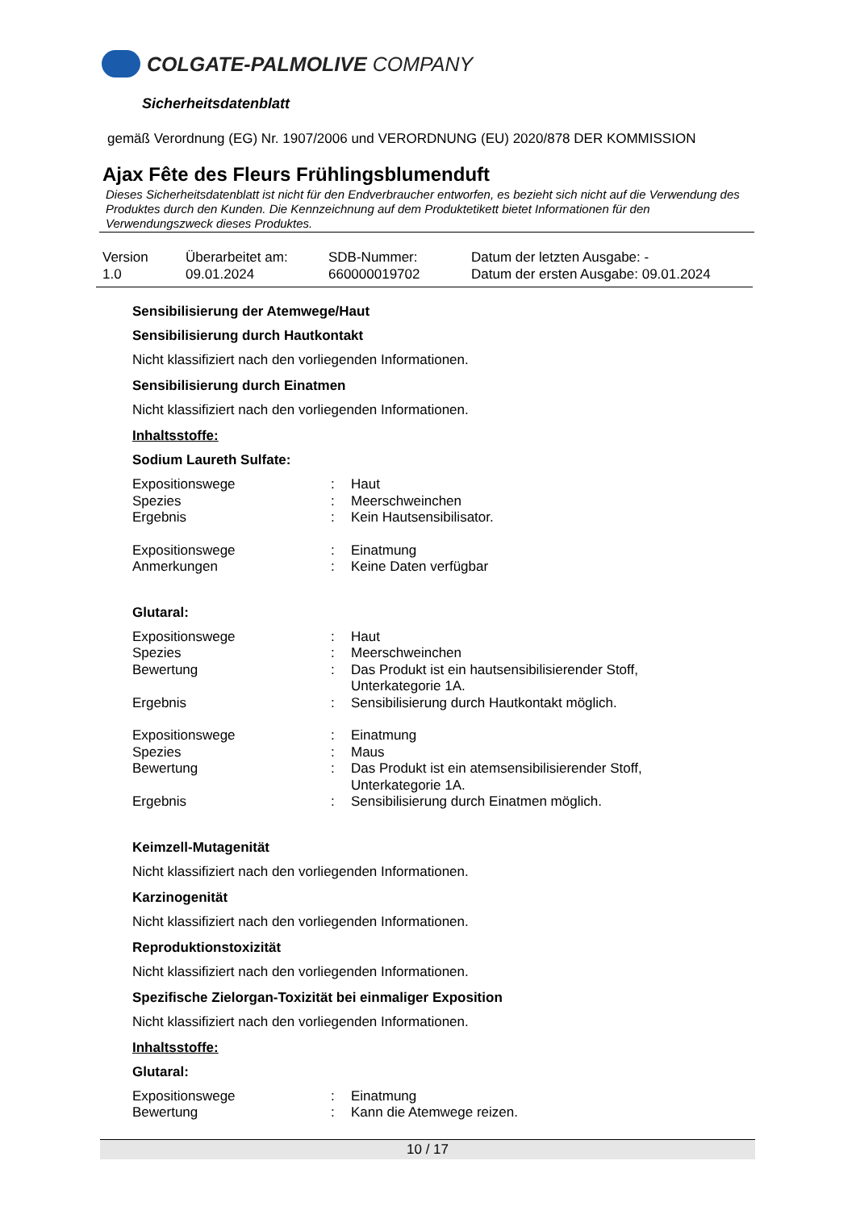COLGATE-PALMOLIVE COMPANY
Sicherheitsdatenblatt
gemäß Verordnung (EG) Nr. 1907/2006 und VERORDNUNG (EU) 2020/878 DER KOMMISSION
Ajax Fête des Fleurs Frühlingsblumenduft
Dieses Sicherheitsdatenblatt ist nicht für den Endverbraucher entworfen, es bezieht sich nicht auf die Verwendung des Produktes durch den Kunden. Die Kennzeichnung auf dem Produktetikett bietet Informationen für den Verwendungszweck dieses Produktes.
| Version 1.0 | Überarbeitet am: 09.01.2024 | SDB-Nummer: 660000019702 | Datum der letzten Ausgabe: - Datum der ersten Ausgabe: 09.01.2024 |
Sensibilisierung der Atemwege/Haut
Sensibilisierung durch Hautkontakt
Nicht klassifiziert nach den vorliegenden Informationen.
Sensibilisierung durch Einatmen
Nicht klassifiziert nach den vorliegenden Informationen.
Inhaltsstoffe:
Sodium Laureth Sulfate:
| Expositionswege | : | Haut |
| Spezies | : | Meerschweinchen |
| Ergebnis | : | Kein Hautsensibilisator. |
| Expositionswege | : | Einatmung |
| Anmerkungen | : | Keine Daten verfügbar |
Glutaral:
| Expositionswege | : | Haut |
| Spezies | : | Meerschweinchen |
| Bewertung | : | Das Produkt ist ein hautsensibilisierender Stoff, Unterkategorie 1A. |
| Ergebnis | : | Sensibilisierung durch Hautkontakt möglich. |
| Expositionswege | : | Einatmung |
| Spezies | : | Maus |
| Bewertung | : | Das Produkt ist ein atemsensibilisierender Stoff, Unterkategorie 1A. |
| Ergebnis | : | Sensibilisierung durch Einatmen möglich. |
Keimzell-Mutagenität
Nicht klassifiziert nach den vorliegenden Informationen.
Karzinogenität
Nicht klassifiziert nach den vorliegenden Informationen.
Reproduktionstoxizität
Nicht klassifiziert nach den vorliegenden Informationen.
Spezifische Zielorgan-Toxizität bei einmaliger Exposition
Nicht klassifiziert nach den vorliegenden Informationen.
Inhaltsstoffe:
Glutaral:
| Expositionswege | : | Einatmung |
| Bewertung | : | Kann die Atemwege reizen. |
10 / 17